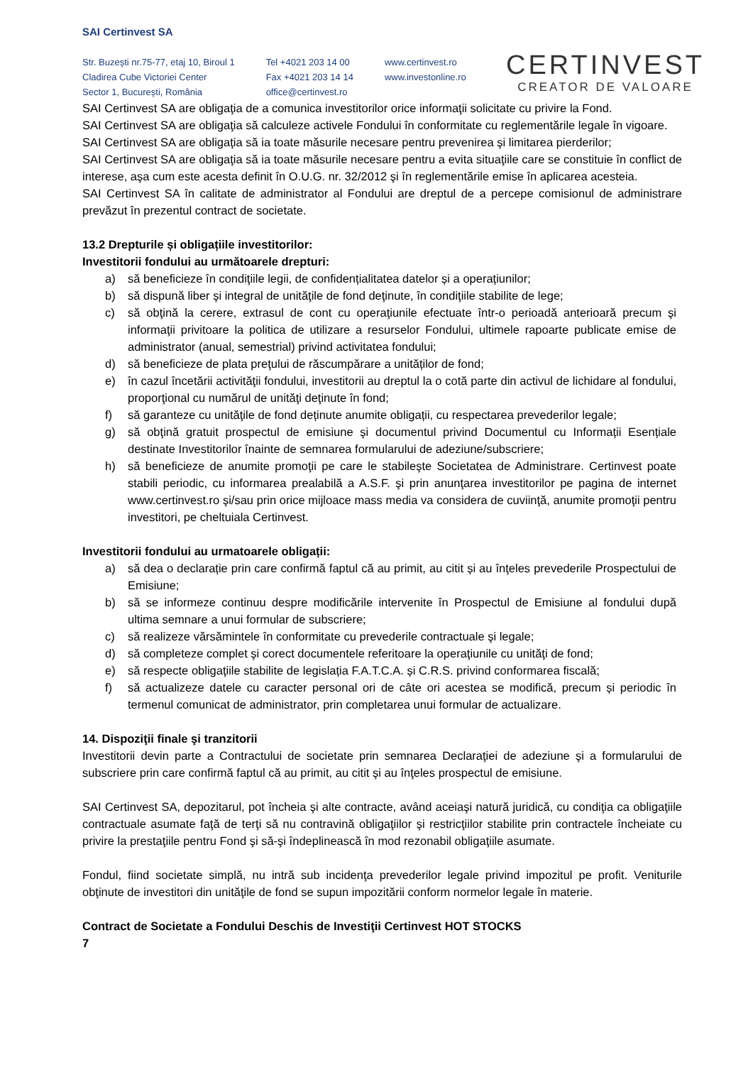SAI Certinvest SA
Str. Buzeşti nr.75-77, etaj 10, Biroul 1
Cladirea Cube Victoriei Center
Sector 1, Bucureşti, România
Tel +4021 203 14 00
Fax +4021 203 14 14
office@certinvest.ro
www.certinvest.ro
www.investonline.ro
CERTINVEST
CREATOR DE VALOARE
SAI Certinvest SA are obligaţia de a comunica investitorilor orice informaţii solicitate cu privire la Fond.
SAI Certinvest SA are obligaţia să calculeze activele Fondului în conformitate cu reglementările legale în vigoare.
SAI Certinvest SA are obligaţia să ia toate măsurile necesare pentru prevenirea şi limitarea pierderilor;
SAI Certinvest SA are obligaţia să ia toate măsurile necesare pentru a evita situaţiile care se constituie în conflict de interese, aşa cum este acesta definit în O.U.G. nr. 32/2012 şi în reglementările emise în aplicarea acesteia.
SAI Certinvest SA în calitate de administrator al Fondului are dreptul de a percepe comisionul de administrare prevăzut în prezentul contract de societate.
13.2 Drepturile și obligațiile investitorilor:
Investitorii fondului au următoarele drepturi:
a) să beneficieze în condiţiile legii, de confidențialitatea datelor și a operațiunilor;
b) să dispună liber şi integral de unităţile de fond deţinute, în condiţiile stabilite de lege;
c) să obţină la cerere, extrasul de cont cu operaţiunile efectuate într-o perioadă anterioară precum şi informaţii privitoare la politica de utilizare a resurselor Fondului, ultimele rapoarte publicate emise de administrator (anual, semestrial) privind activitatea fondului;
d) să beneficieze de plata preţului de răscumpărare a unităților de fond;
e) în cazul încetării activităţii fondului, investitorii au dreptul la o cotă parte din activul de lichidare al fondului, proporţional cu numărul de unităţi deţinute în fond;
f) să garanteze cu unităţile de fond deținute anumite obligații, cu respectarea prevederilor legale;
g) să obţină gratuit prospectul de emisiune şi documentul privind Documentul cu Informații Esențiale destinate Investitorilor înainte de semnarea formularului de adeziune/subscriere;
h) să beneficieze de anumite promoţii pe care le stabileşte Societatea de Administrare. Certinvest poate stabili periodic, cu informarea prealabilă a A.S.F. şi prin anunţarea investitorilor pe pagina de internet www.certinvest.ro şi/sau prin orice mijloace mass media va considera de cuviinţă, anumite promoţii pentru investitori, pe cheltuiala Certinvest.
Investitorii fondului au urmatoarele obligații:
a) să dea o declarație prin care confirmă faptul că au primit, au citit și au înţeles prevederile Prospectului de Emisiune;
b) să se informeze continuu despre modificările intervenite în Prospectul de Emisiune al fondului după ultima semnare a unui formular de subscriere;
c) să realizeze vărsămintele în conformitate cu prevederile contractuale şi legale;
d) să completeze complet şi corect documentele referitoare la operaţiunile cu unităţi de fond;
e) să respecte obligaţiile stabilite de legislația F.A.T.C.A. și C.R.S. privind conformarea fiscală;
f) să actualizeze datele cu caracter personal ori de câte ori acestea se modifică, precum și periodic în termenul comunicat de administrator, prin completarea unui formular de actualizare.
14. Dispoziţii finale şi tranzitorii
Investitorii devin parte a Contractului de societate prin semnarea Declaraţiei de adeziune şi a formularului de subscriere prin care confirmă faptul că au primit, au citit şi au înţeles prospectul de emisiune.
SAI Certinvest SA, depozitarul, pot încheia şi alte contracte, având aceiaşi natură juridică, cu condiţia ca obligaţiile contractuale asumate faţă de terţi să nu contravină obligaţiilor şi restricţiilor stabilite prin contractele încheiate cu privire la prestaţiile pentru Fond şi să-şi îndeplinească în mod rezonabil obligaţiile asumate.
Fondul, fiind societate simplă, nu intră sub incidenţa prevederilor legale privind impozitul pe profit. Veniturile obţinute de investitori din unităţile de fond se supun impozitării conform normelor legale în materie.
Contract de Societate a Fondului Deschis de Investiţii Certinvest HOT STOCKS
7